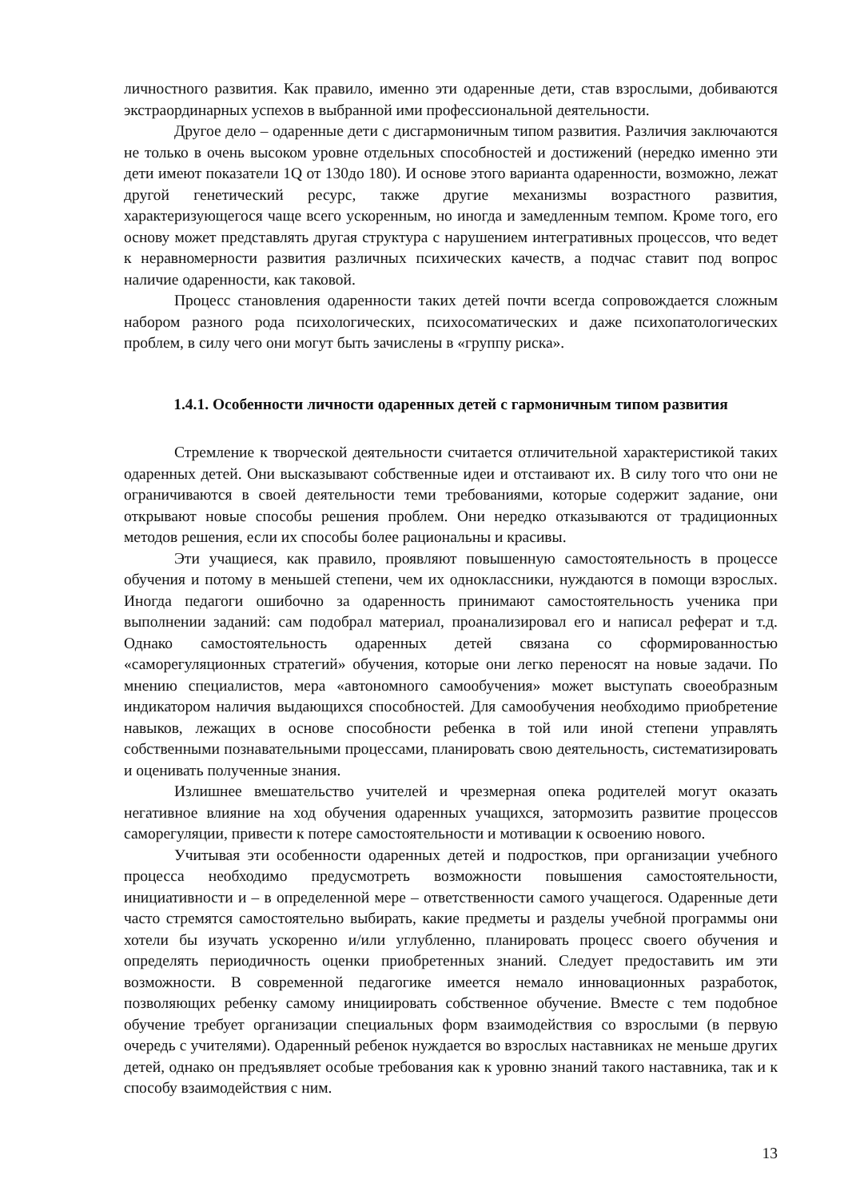личностного развития. Как правило, именно эти одаренные дети, став взрослыми, добиваются экстраординарных успехов в выбранной ими профессиональной деятельности.
Другое дело – одаренные дети с дисгармоничным типом развития. Различия заключаются не только в очень высоком уровне отдельных способностей и достижений (нередко именно эти дети имеют показатели 1Q от 130до 180). И основе этого варианта одаренности, возможно, лежат другой генетический ресурс, также другие механизмы возрастного развития, характеризующегося чаще всего ускоренным, но иногда и замедленным темпом. Кроме того, его основу может представлять другая структура с нарушением интегративных процессов, что ведет к неравномерности развития различных психических качеств, а подчас ставит под вопрос наличие одаренности, как таковой.
Процесс становления одаренности таких детей почти всегда сопровождается сложным набором разного рода психологических, психосоматических и даже психопатологических проблем, в силу чего они могут быть зачислены в «группу риска».
1.4.1. Особенности личности одаренных детей с гармоничным типом развития
Стремление к творческой деятельности считается отличительной характеристикой таких одаренных детей. Они высказывают собственные идеи и отстаивают их. В силу того что они не ограничиваются в своей деятельности теми требованиями, которые содержит задание, они открывают новые способы решения проблем. Они нередко отказываются от традиционных методов решения, если их способы более рациональны и красивы.
Эти учащиеся, как правило, проявляют повышенную самостоятельность в процессе обучения и потому в меньшей степени, чем их одноклассники, нуждаются в помощи взрослых. Иногда педагоги ошибочно за одаренность принимают самостоятельность ученика при выполнении заданий: сам подобрал материал, проанализировал его и написал реферат и т.д. Однако самостоятельность одаренных детей связана со сформированностью «саморегуляционных стратегий» обучения, которые они легко переносят на новые задачи. По мнению специалистов, мера «автономного самообучения» может выступать своеобразным индикатором наличия выдающихся способностей. Для самообучения необходимо приобретение навыков, лежащих в основе способности ребенка в той или иной степени управлять собственными познавательными процессами, планировать свою деятельность, систематизировать и оценивать полученные знания.
Излишнее вмешательство учителей и чрезмерная опека родителей могут оказать негативное влияние на ход обучения одаренных учащихся, затормозить развитие процессов саморегуляции, привести к потере самостоятельности и мотивации к освоению нового.
Учитывая эти особенности одаренных детей и подростков, при организации учебного процесса необходимо предусмотреть возможности повышения самостоятельности, инициативности и – в определенной мере – ответственности самого учащегося. Одаренные дети часто стремятся самостоятельно выбирать, какие предметы и разделы учебной программы они хотели бы изучать ускоренно и/или углубленно, планировать процесс своего обучения и определять периодичность оценки приобретенных знаний. Следует предоставить им эти возможности. В современной педагогике имеется немало инновационных разработок, позволяющих ребенку самому инициировать собственное обучение. Вместе с тем подобное обучение требует организации специальных форм взаимодействия со взрослыми (в первую очередь с учителями). Одаренный ребенок нуждается во взрослых наставниках не меньше других детей, однако он предъявляет особые требования как к уровню знаний такого наставника, так и к способу взаимодействия с ним.
13